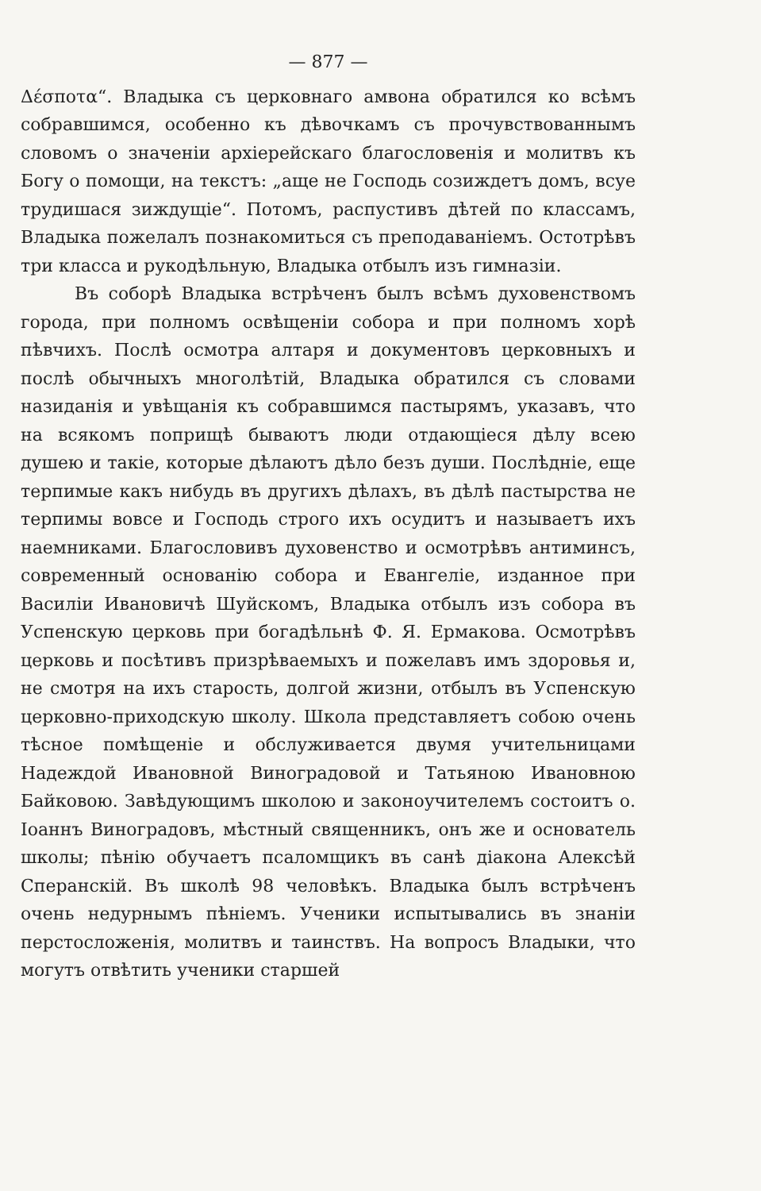— 877 —
Δέσποτα“. Владыка съ церковнаго амвона обратился ко всѣмъ собравшимся, особенно къ дѣвочкамъ съ прочувствованнымъ словомъ о значенiи архiерейскаго благословенiя и молитвъ къ Богу о помощи, на текстъ: „аще не Господь созиждетъ домъ, всуе трудишася зиждущiе“. Потомъ, распустивъ дѣтей по классамъ, Владыка пожелалъ познакомиться съ преподаванiемъ. Остотрѣвъ три класса и рукодѣльную, Владыка отбылъ изъ гимназiи.
Въ соборѣ Владыка встрѣченъ былъ всѣмъ духовенствомъ города, при полномъ освѣщенiи собора и при полномъ хорѣ пѣвчихъ. Послѣ осмотра алтаря и документовъ церковныхъ и послѣ обычныхъ многолѣтiй, Владыка обратился съ словами назиданiя и увѣщанiя къ собравшимся пастырямъ, указавъ, что на всякомъ поприщѣ бываютъ люди отдающiеся дѣлу всею душею и такiе, которые дѣлаютъ дѣло безъ души. Послѣднiе, еще терпимые какъ нибудь въ другихъ дѣлахъ, въ дѣлѣ пастырства не терпимы вовсе и Господь строго ихъ осудитъ и называетъ ихъ наемниками. Благословивъ духовенство и осмотрѣвъ антиминсъ, современный основанiю собора и Евангелiе, изданное при Василiи Ивановичѣ Шуйскомъ, Владыка отбылъ изъ собора въ Успенскую церковь при богадѣльнѣ Ф. Я. Ермакова. Осмотрѣвъ церковь и посѣтивъ призрѣваемыхъ и пожелавъ имъ здоровья и, не смотря на ихъ старость, долгой жизни, отбылъ въ Успенскую церковно-приходскую школу. Школа представляетъ собою очень тѣсное помѣщенiе и обслуживается двумя учительницами Надеждой Ивановной Виноградовой и Татьяною Ивановною Байковою. Завѣдующимъ школою и законоучителемъ состоитъ о. Іоаннъ Виноградовъ, мѣстный священникъ, онъ же и основатель школы; пѣнiю обучаетъ псаломщикъ въ санѣ дiакона Алексѣй Сперанскiй. Въ школѣ 98 человѣкъ. Владыка былъ встрѣченъ очень недурнымъ пѣнiемъ. Ученики испытывались въ знанiи перстосложенiя, молитвъ и таинствъ. На вопросъ Владыки, что могутъ отвѣтить ученики старшей